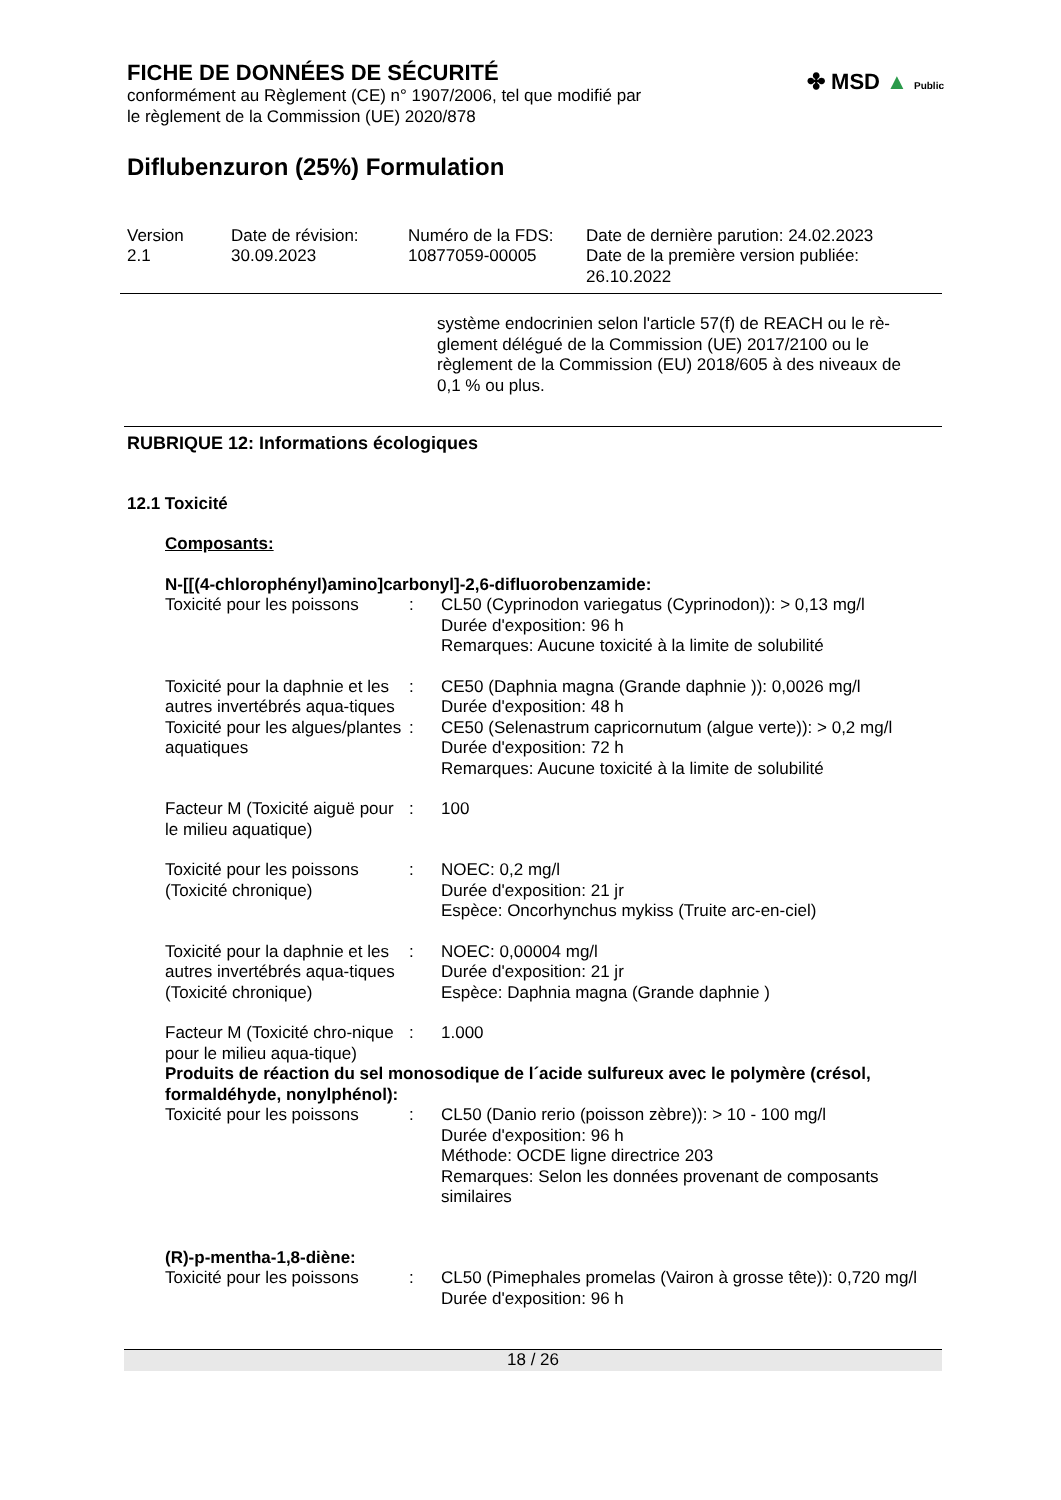✤ MSD ▲ Public
FICHE DE DONNÉES DE SÉCURITÉ
conformément au Règlement (CE) n° 1907/2006, tel que modifié par
le règlement de la Commission (UE) 2020/878
Diflubenzuron (25%) Formulation
Version
2.1
Date de révision:
30.09.2023
Numéro de la FDS:
10877059-00005
Date de dernière parution: 24.02.2023
Date de la première version publiée:
26.10.2022
système endocrinien selon l'article 57(f) de REACH ou le rè-
glement délégué de la Commission (UE) 2017/2100 ou le
règlement de la Commission (EU) 2018/605 à des niveaux de
0,1 % ou plus.
RUBRIQUE 12: Informations écologiques
12.1 Toxicité
Composants:
N-[[(4-chlorophényl)amino]carbonyl]-2,6-difluorobenzamide:
| Toxicité pour les poissons | : | CL50 (Cyprinodon variegatus (Cyprinodon)): > 0,13 mg/l Durée d'exposition: 96 h Remarques: Aucune toxicité à la limite de solubilité |
| Toxicité pour la daphnie et les autres invertébrés aqua-tiques | : | CE50 (Daphnia magna (Grande daphnie )): 0,0026 mg/l Durée d'exposition: 48 h |
| Toxicité pour les algues/plantes aquatiques | : | CE50 (Selenastrum capricornutum (algue verte)): > 0,2 mg/l Durée d'exposition: 72 h Remarques: Aucune toxicité à la limite de solubilité |
| Facteur M (Toxicité aiguë pour le milieu aquatique) | : | 100 |
| Toxicité pour les poissons (Toxicité chronique) | : | NOEC: 0,2 mg/l Durée d'exposition: 21 jr Espèce: Oncorhynchus mykiss (Truite arc-en-ciel) |
| Toxicité pour la daphnie et les autres invertébrés aqua-tiques (Toxicité chronique) | : | NOEC: 0,00004 mg/l Durée d'exposition: 21 jr Espèce: Daphnia magna (Grande daphnie ) |
| Facteur M (Toxicité chro-nique pour le milieu aqua-tique) | : | 1.000 |
Produits de réaction du sel monosodique de l´acide sulfureux avec le polymère (crésol, formaldéhyde, nonylphénol):
| Toxicité pour les poissons | : | CL50 (Danio rerio (poisson zèbre)): > 10 - 100 mg/l Durée d'exposition: 96 h Méthode: OCDE ligne directrice 203 Remarques: Selon les données provenant de composants similaires |
(R)-p-mentha-1,8-diène:
| Toxicité pour les poissons | : | CL50 (Pimephales promelas (Vairon à grosse tête)): 0,720 mg/l Durée d'exposition: 96 h |
18 / 26